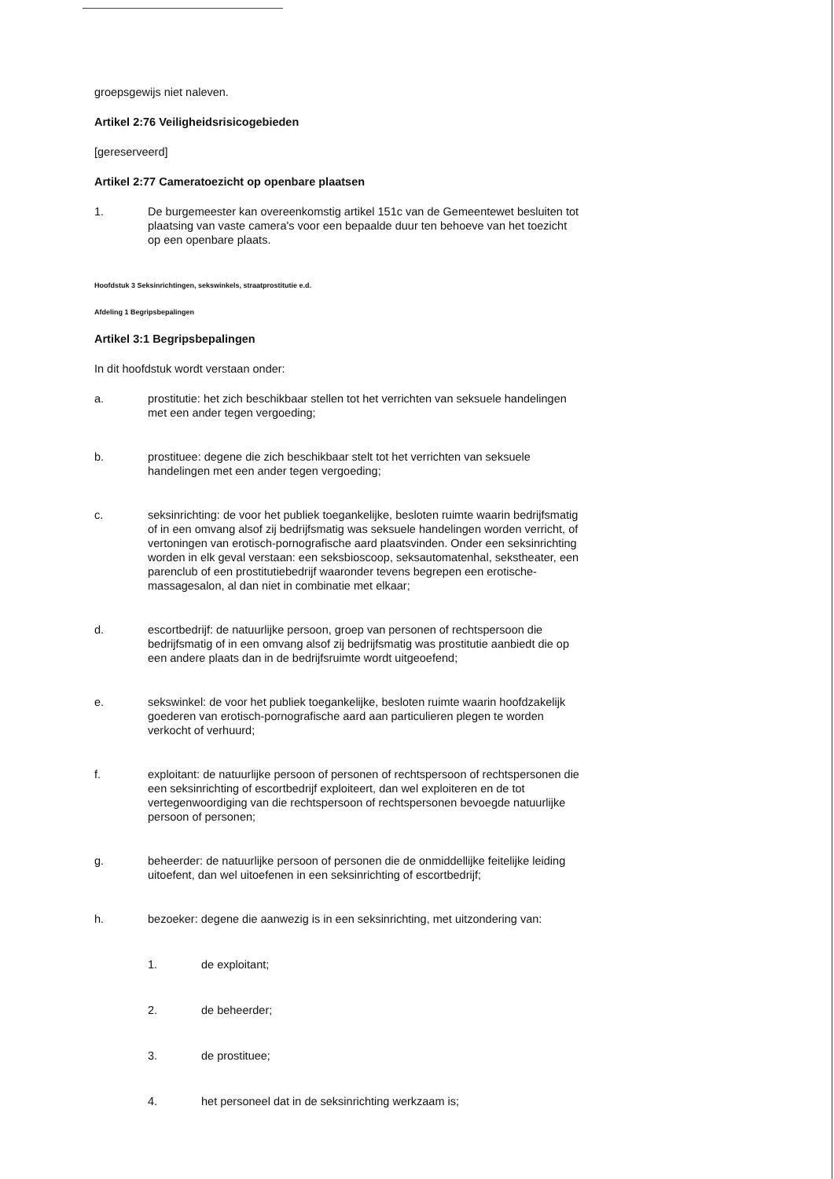groepsgewijs niet naleven.
Artikel 2:76 Veiligheidsrisicogebieden
[gereserveerd]
Artikel 2:77 Cameratoezicht op openbare plaatsen
1. De burgemeester kan overeenkomstig artikel 151c van de Gemeentewet besluiten tot plaatsing van vaste camera's voor een bepaalde duur ten behoeve van het toezicht op een openbare plaats.
Hoofdstuk 3 Seksinrichtingen, sekswinkels, straatprostitutie e.d.
Afdeling 1 Begripsbepalingen
Artikel 3:1 Begripsbepalingen
In dit hoofdstuk wordt verstaan onder:
a. prostitutie: het zich beschikbaar stellen tot het verrichten van seksuele handelingen met een ander tegen vergoeding;
b. prostituee: degene die zich beschikbaar stelt tot het verrichten van seksuele handelingen met een ander tegen vergoeding;
c. seksinrichting: de voor het publiek toegankelijke, besloten ruimte waarin bedrijfsmatig of in een omvang alsof zij bedrijfsmatig was seksuele handelingen worden verricht, of vertoningen van erotisch-pornografische aard plaatsvinden. Onder een seksinrichting worden in elk geval verstaan: een seksbioscoop, seksautomatenhal, sekstheater, een parenclub of een prostitutiebedrijf waaronder tevens begrepen een erotische-massagesalon, al dan niet in combinatie met elkaar;
d. escortbedrijf: de natuurlijke persoon, groep van personen of rechtspersoon die bedrijfsmatig of in een omvang alsof zij bedrijfsmatig was prostitutie aanbiedt die op een andere plaats dan in de bedrijfsruimte wordt uitgeoefend;
e. sekswinkel: de voor het publiek toegankelijke, besloten ruimte waarin hoofdzakelijk goederen van erotisch-pornografische aard aan particulieren plegen te worden verkocht of verhuurd;
f. exploitant: de natuurlijke persoon of personen of rechtspersoon of rechtspersonen die een seksinrichting of escortbedrijf exploiteert, dan wel exploiteren en de tot vertegenwoordiging van die rechtspersoon of rechtspersonen bevoegde natuurlijke persoon of personen;
g. beheerder: de natuurlijke persoon of personen die de onmiddellijke feitelijke leiding uitoefent, dan wel uitoefenen in een seksinrichting of escortbedrijf;
h. bezoeker: degene die aanwezig is in een seksinrichting, met uitzondering van:
1. de exploitant;
2. de beheerder;
3. de prostituee;
4. het personeel dat in de seksinrichting werkzaam is;